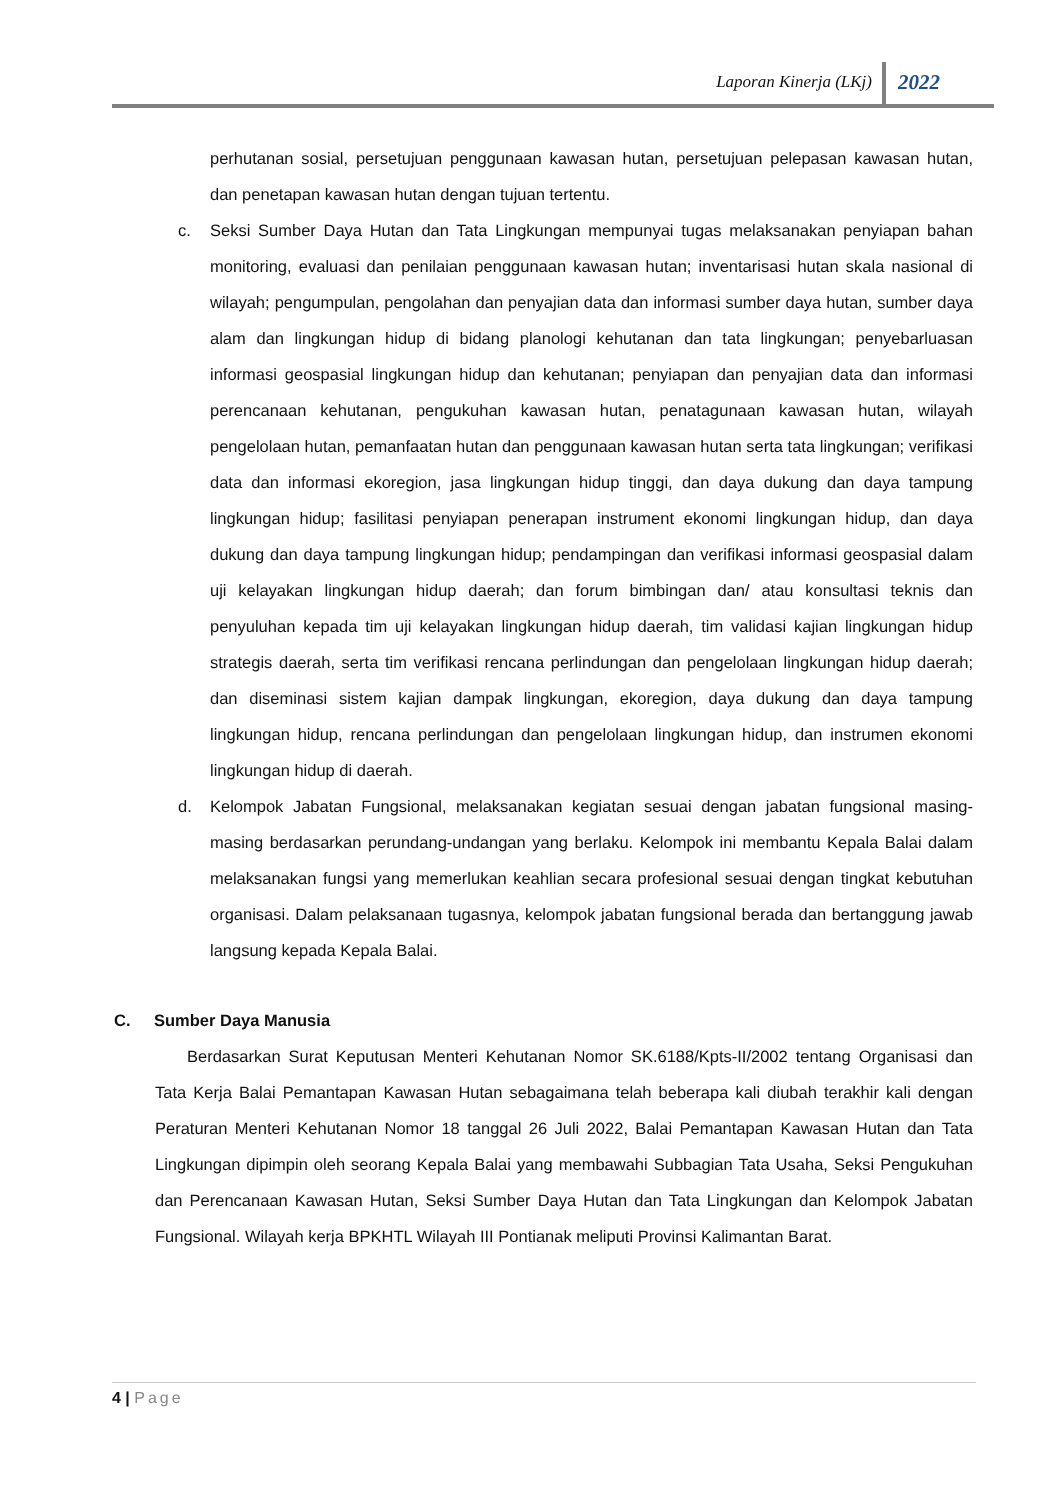Laporan Kinerja (LKj) 2022
perhutanan sosial, persetujuan penggunaan kawasan hutan, persetujuan pelepasan kawasan hutan, dan penetapan kawasan hutan dengan tujuan tertentu.
c. Seksi Sumber Daya Hutan dan Tata Lingkungan mempunyai tugas melaksanakan penyiapan bahan monitoring, evaluasi dan penilaian penggunaan kawasan hutan; inventarisasi hutan skala nasional di wilayah; pengumpulan, pengolahan dan penyajian data dan informasi sumber daya hutan, sumber daya alam dan lingkungan hidup di bidang planologi kehutanan dan tata lingkungan; penyebarluasan informasi geospasial lingkungan hidup dan kehutanan; penyiapan dan penyajian data dan informasi perencanaan kehutanan, pengukuhan kawasan hutan, penatagunaan kawasan hutan, wilayah pengelolaan hutan, pemanfaatan hutan dan penggunaan kawasan hutan serta tata lingkungan; verifikasi data dan informasi ekoregion, jasa lingkungan hidup tinggi, dan daya dukung dan daya tampung lingkungan hidup; fasilitasi penyiapan penerapan instrument ekonomi lingkungan hidup, dan daya dukung dan daya tampung lingkungan hidup; pendampingan dan verifikasi informasi geospasial dalam uji kelayakan lingkungan hidup daerah; dan forum bimbingan dan/ atau konsultasi teknis dan penyuluhan kepada tim uji kelayakan lingkungan hidup daerah, tim validasi kajian lingkungan hidup strategis daerah, serta tim verifikasi rencana perlindungan dan pengelolaan lingkungan hidup daerah; dan diseminasi sistem kajian dampak lingkungan, ekoregion, daya dukung dan daya tampung lingkungan hidup, rencana perlindungan dan pengelolaan lingkungan hidup, dan instrumen ekonomi lingkungan hidup di daerah.
d. Kelompok Jabatan Fungsional, melaksanakan kegiatan sesuai dengan jabatan fungsional masing-masing berdasarkan perundang-undangan yang berlaku. Kelompok ini membantu Kepala Balai dalam melaksanakan fungsi yang memerlukan keahlian secara profesional sesuai dengan tingkat kebutuhan organisasi. Dalam pelaksanaan tugasnya, kelompok jabatan fungsional berada dan bertanggung jawab langsung kepada Kepala Balai.
C. Sumber Daya Manusia
Berdasarkan Surat Keputusan Menteri Kehutanan Nomor SK.6188/Kpts-II/2002 tentang Organisasi dan Tata Kerja Balai Pemantapan Kawasan Hutan sebagaimana telah beberapa kali diubah terakhir kali dengan Peraturan Menteri Kehutanan Nomor 18 tanggal 26 Juli 2022, Balai Pemantapan Kawasan Hutan dan Tata Lingkungan dipimpin oleh seorang Kepala Balai yang membawahi Subbagian Tata Usaha, Seksi Pengukuhan dan Perencanaan Kawasan Hutan, Seksi Sumber Daya Hutan dan Tata Lingkungan dan Kelompok Jabatan Fungsional. Wilayah kerja BPKHTL Wilayah III Pontianak meliputi Provinsi Kalimantan Barat.
4 | Page